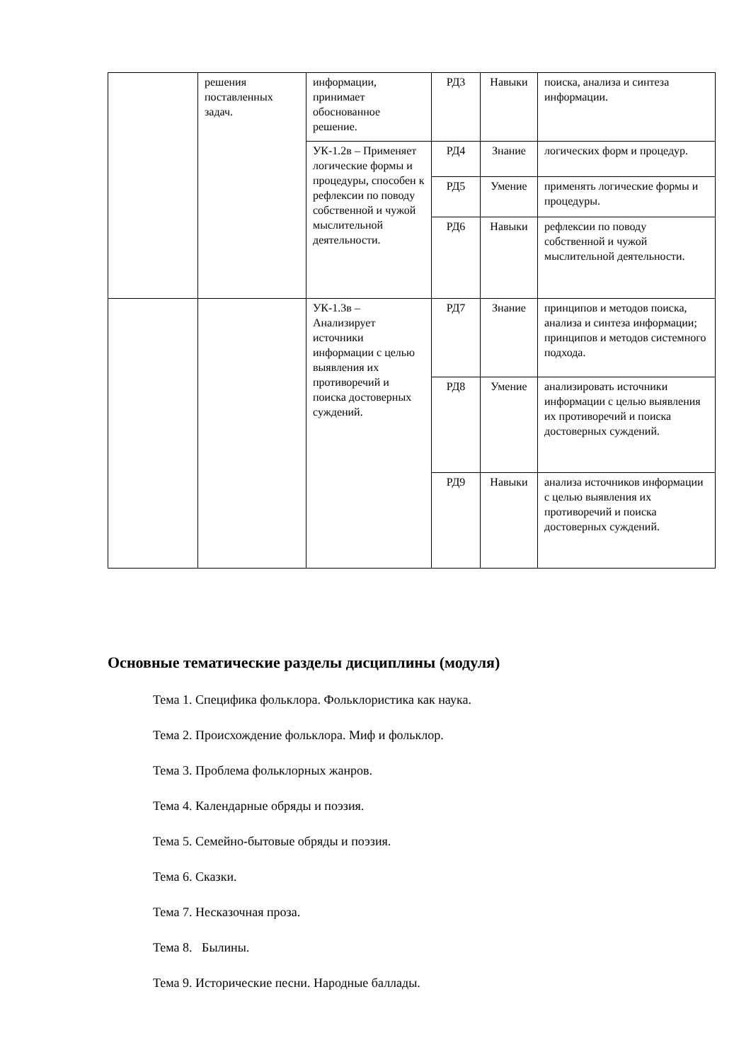| | решения поставленных задач. | информации, принимает обоснованное решение. | РД3 | Навыки | поиска, анализа и синтеза информации. |
| | | УК-1.2в – Применяет логические формы и процедуры, способен к рефлексии по поводу собственной и чужой мыслительной деятельности. | РД4 | Знание | логических форм и процедур. |
| | | | РД5 | Умение | применять логические формы и процедуры. |
| | | | РД6 | Навыки | рефлексии по поводу собственной и чужой мыслительной деятельности. |
| | | УК-1.3в – Анализирует источники информации с целью выявления их противоречий и поиска достоверных суждений. | РД7 | Знание | принципов и методов поиска, анализа и синтеза информации; принципов и методов системного подхода. |
| | | | РД8 | Умение | анализировать источники информации с целью выявления их противоречий и поиска достоверных суждений. |
| | | | РД9 | Навыки | анализа источников информации с целью выявления их противоречий и поиска достоверных суждений. |
Основные тематические разделы дисциплины (модуля)
Тема 1. Специфика фольклора. Фольклористика как наука.
Тема 2. Происхождение фольклора. Миф и фольклор.
Тема 3. Проблема фольклорных жанров.
Тема 4. Календарные обряды и поэзия.
Тема 5. Семейно-бытовые обряды и поэзия.
Тема 6. Сказки.
Тема 7. Несказочная проза.
Тема 8. Былины.
Тема 9. Исторические песни. Народные баллады.